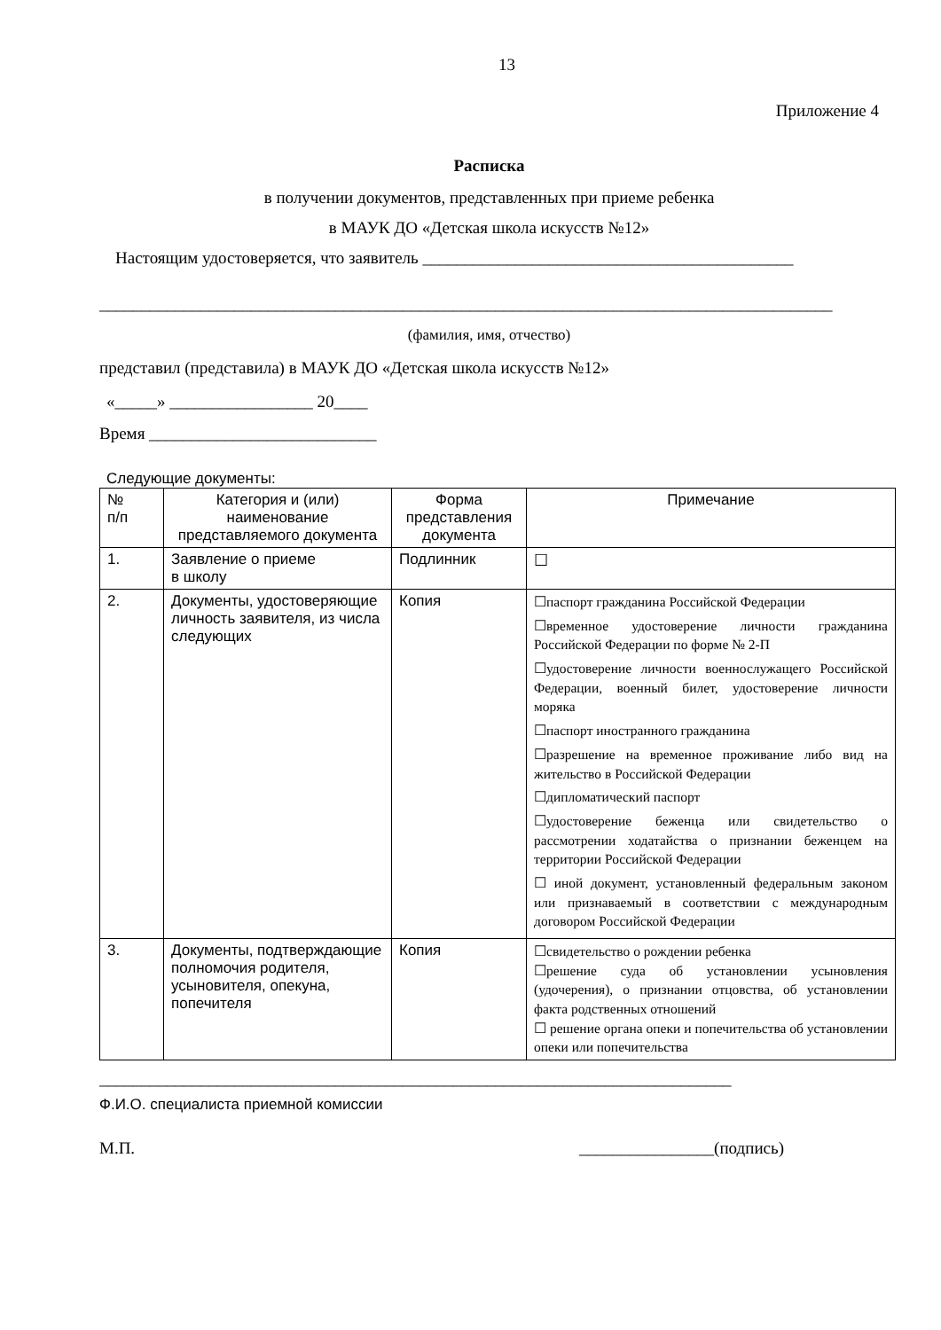13
Приложение 4
Расписка
в получении документов, представленных при приеме ребенка
в МАУК ДО «Детская школа искусств №12»
Настоящим удостоверяется, что заявитель ____________________________________________
_______________________________________________________________________________________
(фамилия, имя, отчество)
представил (представила) в МАУК ДО «Детская школа искусств №12»
«_____» _________________ 20____
Время ___________________________
Следующие документы:
| № п/п | Категория и (или) наименование представляемого документа | Форма представления документа | Примечание |
| --- | --- | --- | --- |
| 1. | Заявление о приеме в школу | Подлинник | ☐ |
| 2. | Документы, удостоверяющие личность заявителя, из числа следующих | Копия | ☐паспорт гражданина Российской Федерации ☐временное удостоверение личности гражданина Российской Федерации по форме № 2-П ☐удостоверение личности военнослужащего Российской Федерации, военный билет, удостоверение личности моряка ☐паспорт иностранного гражданина ☐разрешение на временное проживание либо вид на жительство в Российской Федерации ☐дипломатический паспорт ☐удостоверение беженца или свидетельство о рассмотрении ходатайства о признании беженцем на территории Российской Федерации ☐ иной документ, установленный федеральным законом или признаваемый в соответствии с международным договором Российской Федерации |
| 3. | Документы, подтверждающие полномочия родителя, усыновителя, опекуна, попечителя | Копия | ☐свидетельство о рождении ребенка ☐решение суда об установлении усыновления (удочерения), о признании отцовства, об установлении факта родственных отношений ☐ решение органа опеки и попечительства об установлении опеки или попечительства |
___________________________________________________________________________
Ф.И.О. специалиста приемной комиссии
М.П. ________________(подпись)